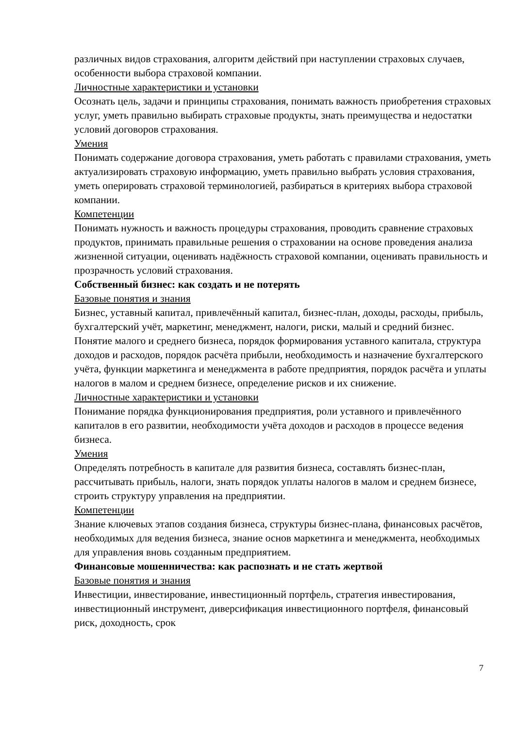различных видов страхования, алгоритм действий при наступлении страховых случаев, особенности выбора страховой компании.
Личностные характеристики и установки
Осознать цель, задачи и принципы страхования, понимать важность приобретения страховых услуг, уметь правильно выбирать страховые продукты, знать преимущества и недостатки условий договоров страхования.
Умения
Понимать содержание договора страхования, уметь работать с правилами страхования, уметь актуализировать страховую информацию, уметь правильно выбрать условия страхования, уметь оперировать страховой терминологией, разбираться в критериях выбора страховой компании.
Компетенции
Понимать нужность и важность процедуры страхования, проводить сравнение страховых продуктов, принимать правильные решения о страховании на основе проведения анализа жизненной ситуации, оценивать надёжность страховой компании, оценивать правильность и прозрачность условий страхования.
Собственный бизнес: как создать и не потерять
Базовые понятия и знания
Бизнес, уставный капитал, привлечённый капитал, бизнес-план, доходы, расходы, прибыль, бухгалтерский учёт, маркетинг, менеджмент, налоги, риски, малый и средний бизнес. Понятие малого и среднего бизнеса, порядок формирования уставного капитала, структура доходов и расходов, порядок расчёта прибыли, необходимость и назначение бухгалтерского учёта, функции маркетинга и менеджмента в работе предприятия, порядок расчёта и уплаты налогов в малом и среднем бизнесе, определение рисков и их снижение.
Личностные характеристики и установки
Понимание порядка функционирования предприятия, роли уставного и привлечённого капиталов в его развитии, необходимости учёта доходов и расходов в процессе ведения бизнеса.
Умения
Определять потребность в капитале для развития бизнеса, составлять бизнес-план, рассчитывать прибыль, налоги, знать порядок уплаты налогов в малом и среднем бизнесе, строить структуру управления на предприятии.
Компетенции
Знание ключевых этапов создания бизнеса, структуры бизнес-плана, финансовых расчётов, необходимых для ведения бизнеса, знание основ маркетинга и менеджмента, необходимых для управления вновь созданным предприятием.
Финансовые мошенничества: как распознать и не стать жертвой
Базовые понятия и знания
Инвестиции, инвестирование, инвестиционный портфель, стратегия инвестирования, инвестиционный инструмент, диверсификация инвестиционного портфеля, финансовый риск, доходность, срок
7